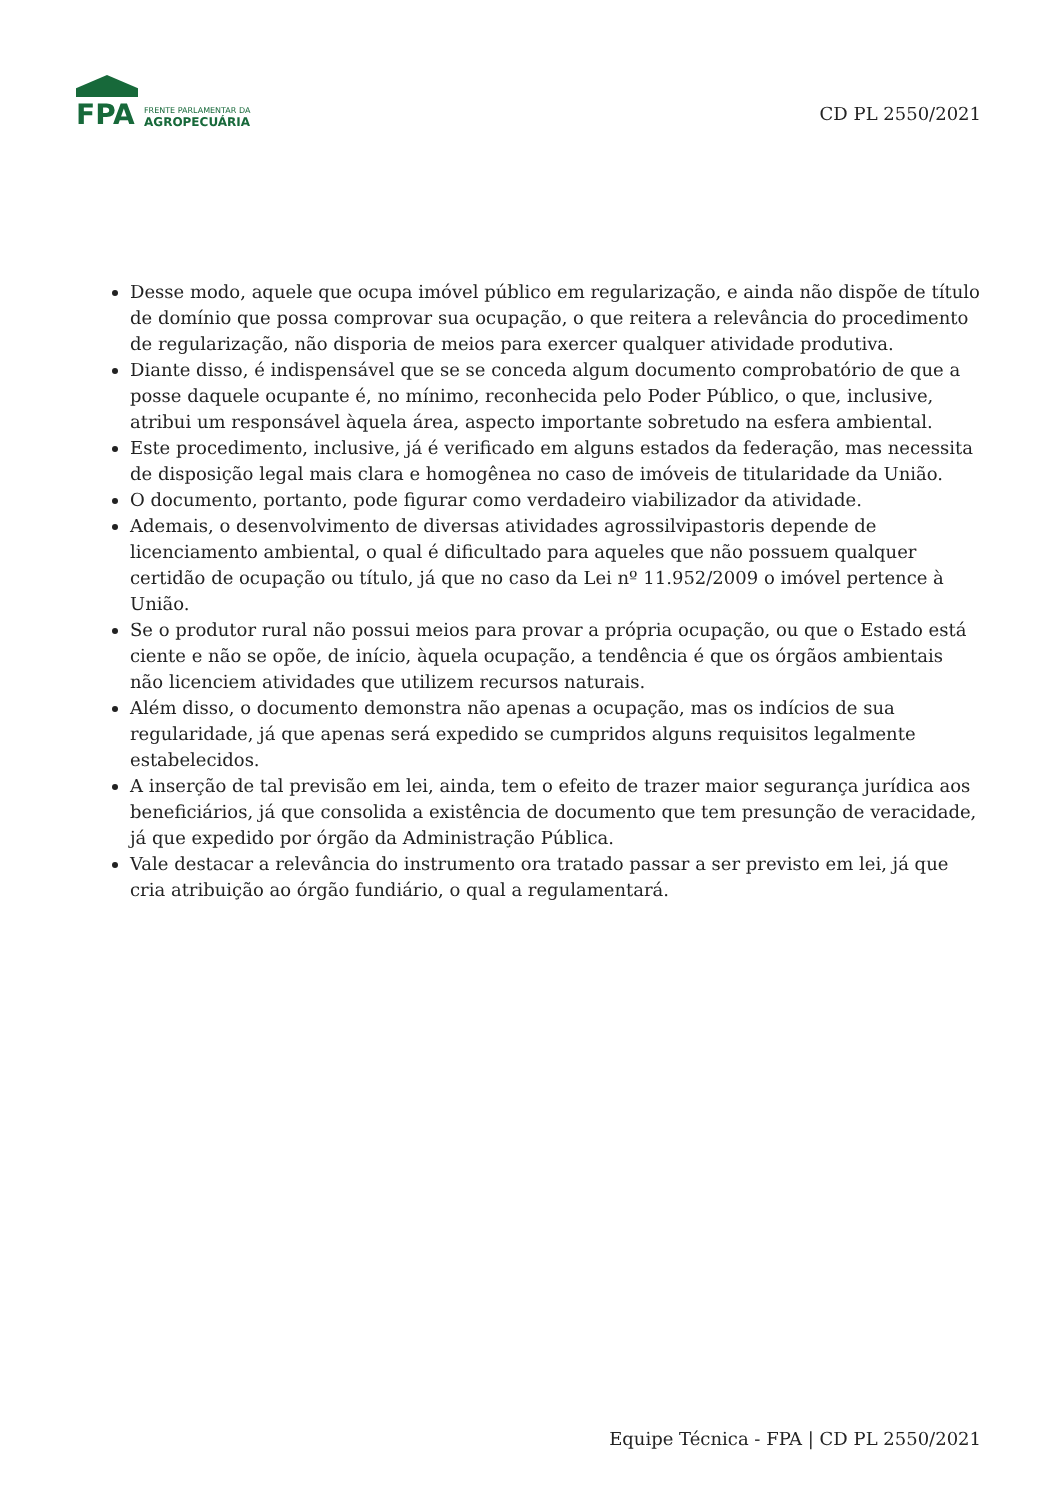FPA
FRENTE PARLAMENTAR DA
AGROPECUÁRIA
CD PL 2550/2021
Desse modo, aquele que ocupa imóvel público em regularização, e ainda não dispõe de título de domínio que possa comprovar sua ocupação, o que reitera a relevância do procedimento de regularização, não disporia de meios para exercer qualquer atividade produtiva.
Diante disso, é indispensável que se se conceda algum documento comprobatório de que a posse daquele ocupante é, no mínimo, reconhecida pelo Poder Público, o que, inclusive, atribui um responsável àquela área, aspecto importante sobretudo na esfera ambiental.
Este procedimento, inclusive, já é verificado em alguns estados da federação, mas necessita de disposição legal mais clara e homogênea no caso de imóveis de titularidade da União.
O documento, portanto, pode figurar como verdadeiro viabilizador da atividade.
Ademais, o desenvolvimento de diversas atividades agrossilvipastoris depende de licenciamento ambiental, o qual é dificultado para aqueles que não possuem qualquer certidão de ocupação ou título, já que no caso da Lei nº 11.952/2009 o imóvel pertence à União.
Se o produtor rural não possui meios para provar a própria ocupação, ou que o Estado está ciente e não se opõe, de início, àquela ocupação, a tendência é que os órgãos ambientais não licenciem atividades que utilizem recursos naturais.
Além disso, o documento demonstra não apenas a ocupação, mas os indícios de sua regularidade, já que apenas será expedido se cumpridos alguns requisitos legalmente estabelecidos.
A inserção de tal previsão em lei, ainda, tem o efeito de trazer maior segurança jurídica aos beneficiários, já que consolida a existência de documento que tem presunção de veracidade, já que expedido por órgão da Administração Pública.
Vale destacar a relevância do instrumento ora tratado passar a ser previsto em lei, já que cria atribuição ao órgão fundiário, o qual a regulamentará.
Equipe Técnica - FPA | CD PL 2550/2021